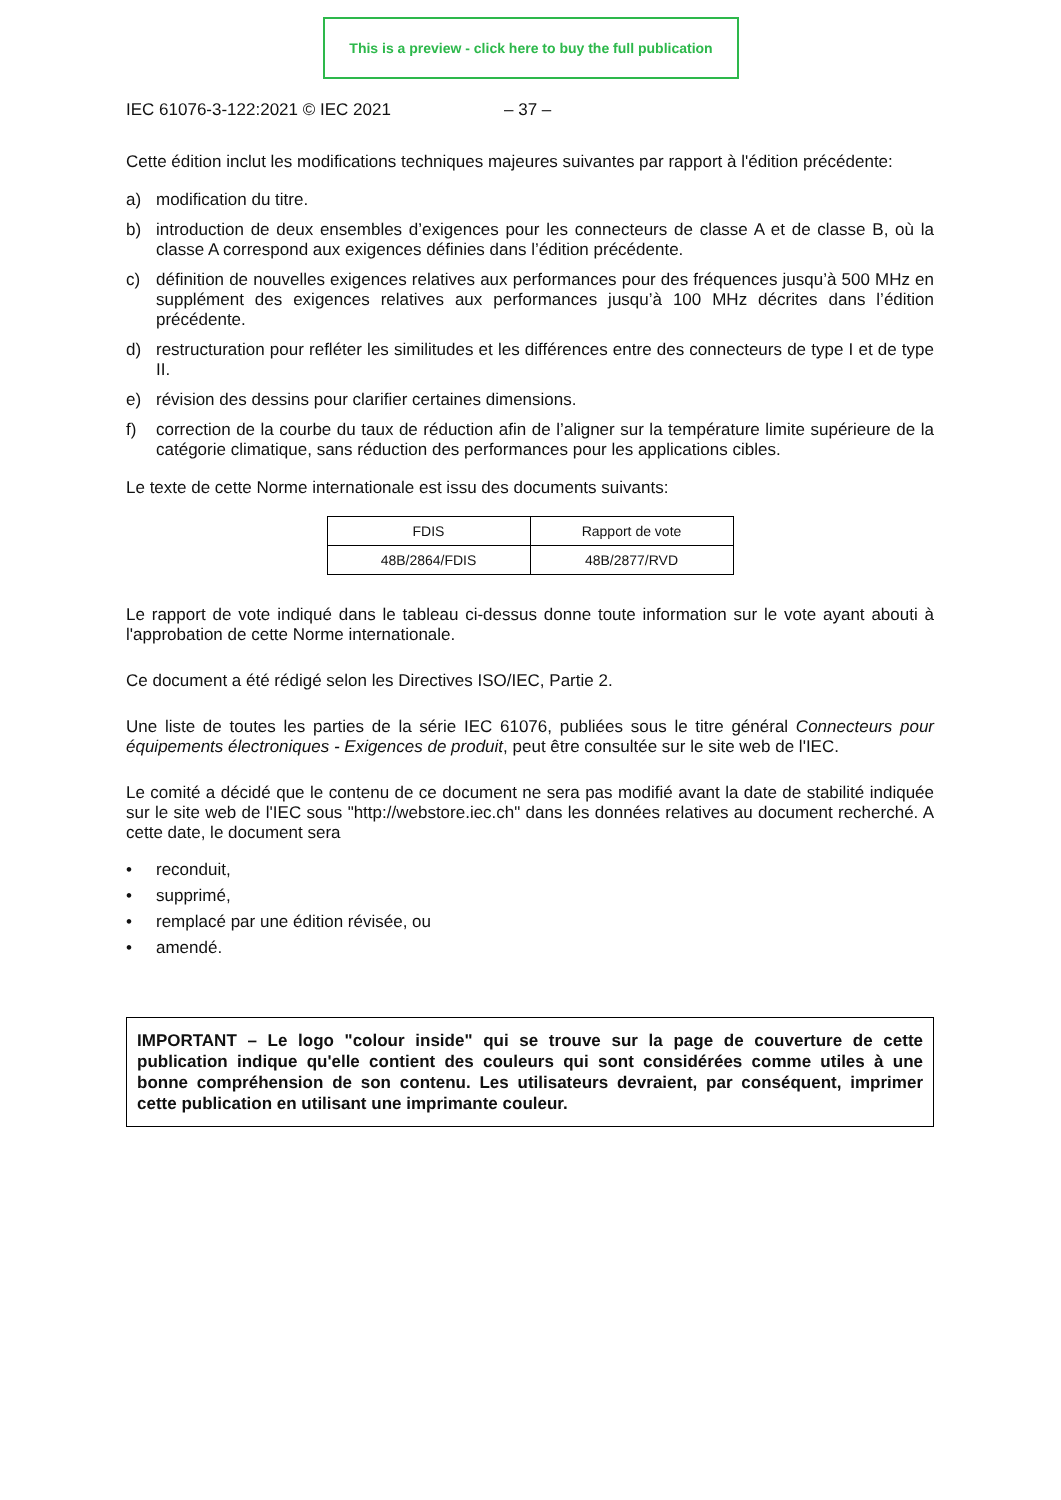This is a preview - click here to buy the full publication
IEC 61076-3-122:2021 © IEC 2021 – 37 –
Cette édition inclut les modifications techniques majeures suivantes par rapport à l'édition précédente:
a) modification du titre.
b) introduction de deux ensembles d’exigences pour les connecteurs de classe A et de classe B, où la classe A correspond aux exigences définies dans l’édition précédente.
c) définition de nouvelles exigences relatives aux performances pour des fréquences jusqu’à 500 MHz en supplément des exigences relatives aux performances jusqu’à 100 MHz décrites dans l’édition précédente.
d) restructuration pour refléter les similitudes et les différences entre des connecteurs de type I et de type II.
e) révision des dessins pour clarifier certaines dimensions.
f) correction de la courbe du taux de réduction afin de l’aligner sur la température limite supérieure de la catégorie climatique, sans réduction des performances pour les applications cibles.
Le texte de cette Norme internationale est issu des documents suivants:
| FDIS | Rapport de vote |
| --- | --- |
| 48B/2864/FDIS | 48B/2877/RVD |
Le rapport de vote indiqué dans le tableau ci-dessus donne toute information sur le vote ayant abouti à l'approbation de cette Norme internationale.
Ce document a été rédigé selon les Directives ISO/IEC, Partie 2.
Une liste de toutes les parties de la série IEC 61076, publiées sous le titre général Connecteurs pour équipements électroniques - Exigences de produit, peut être consultée sur le site web de l'IEC.
Le comité a décidé que le contenu de ce document ne sera pas modifié avant la date de stabilité indiquée sur le site web de l'IEC sous "http://webstore.iec.ch" dans les données relatives au document recherché. A cette date, le document sera
• reconduit,
• supprimé,
• remplacé par une édition révisée, ou
• amendé.
IMPORTANT – Le logo "colour inside" qui se trouve sur la page de couverture de cette publication indique qu'elle contient des couleurs qui sont considérées comme utiles à une bonne compréhension de son contenu. Les utilisateurs devraient, par conséquent, imprimer cette publication en utilisant une imprimante couleur.